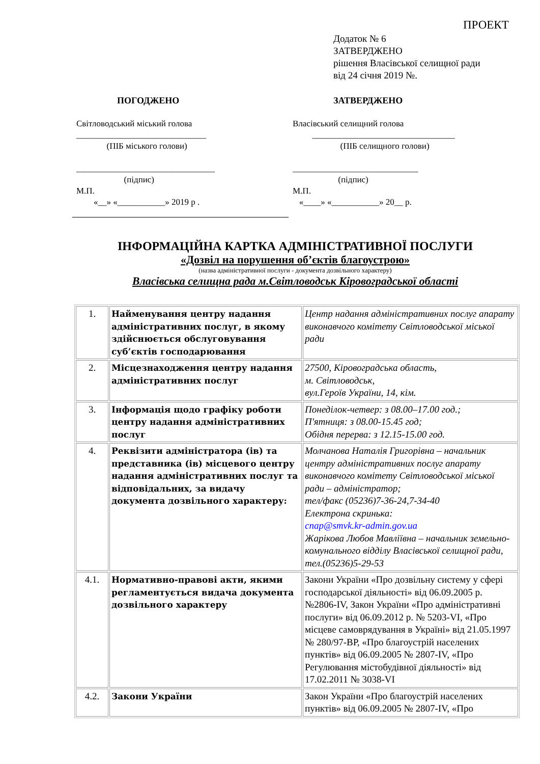ПРОЕКТ
Додаток № 6
ЗАТВЕРДЖЕНО
рішення Власівської селищної ради
від 24 січня 2019 №.
ПОГОДЖЕНО
Світловодський міський голова
______________________________
(ПІБ міського голови)
________________________________
(підпис)
М.П.
«__» «___________» 2019 р .
ЗАТВЕРДЖЕНО
Власівський селищний голова
_________________________________
(ПІБ селищного голови)
_____________________________
(підпис)
М.П.
«____» «___________» 20__ р.
ІНФОРМАЦІЙНА КАРТКА АДМІНІСТРАТИВНОЇ ПОСЛУГИ
«Дозвіл на порушення об’єктів благоустрою»
(назва адміністративної послуги - документа дозвільного характеру)
Власівська селищна рада м.Світловодськ Кіровоградської області
| 1. | Найменування центру надання адміністративних послуг, в якому здійснюється обслуговування суб’єктів господарювання | Центр надання адміністративних послуг апарату виконавчого комітету Світловодської міської ради |
| 2. | Місцезнаходження центру надання адміністративних послуг | 27500, Кіровоградська область, м. Світловодськ, вул.Героїв України, 14, кім. |
| 3. | Інформація щодо графіку роботи центру надання адміністративних послуг | Понеділок-четвер: з 08.00–17.00 год.; П'ятниця: з 08.00-15.45 год; Обідня перерва: з 12.15-15.00 год. |
| 4. | Реквізити адміністратора (ів) та представника (ів) місцевого центру надання адміністративних послуг та відповідальних, за видачу документа дозвільного характеру: | Молчанова Наталія Григорівна – начальник центру адміністративних послуг апарату виконавчого комітету Світловодської міської ради – адміністратор; тел/факс (05236)7-36-24,7-34-40 Електрона скринька: cnap@smvk.kr-admin.gov.ua Жарікова Любов Мавліївна – начальник земельно-комунального відділу Власівської селищної ради, тел.(05236)5-29-53 |
| 4.1. | Нормативно-правові акти, якими регламентується видача документа дозвільного характеру | Закони України «Про дозвільну систему у сфері господарської діяльності» від 06.09.2005 р. №2806-IV, Закон України «Про адміністративні послуги» від 06.09.2012 р. № 5203-VI, «Про місцеве самоврядування в Україні» від 21.05.1997 № 280/97-ВР, «Про благоустрій населених пунктів» від 06.09.2005 № 2807-IV, «Про Регулювання містобудівної діяльності» від 17.02.2011 № 3038-VI |
| 4.2. | Закони України | Закон України «Про благоустрій населених пунктів» від 06.09.2005 № 2807-IV, «Про |